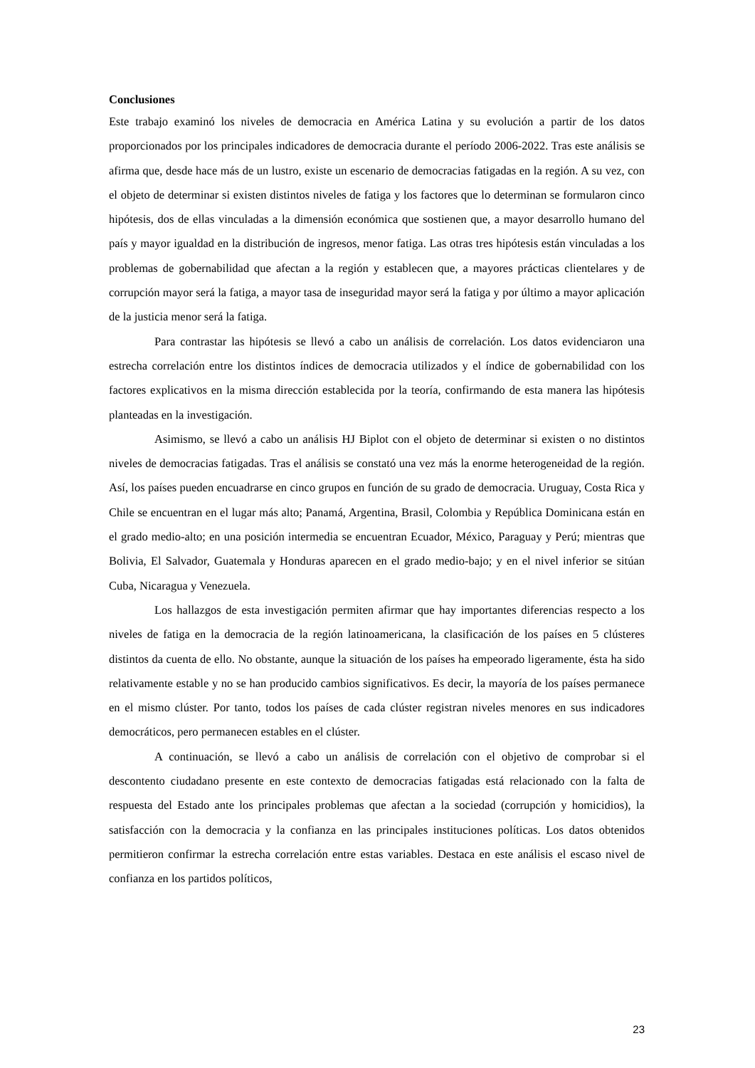Conclusiones
Este trabajo examinó los niveles de democracia en América Latina y su evolución a partir de los datos proporcionados por los principales indicadores de democracia durante el período 2006-2022. Tras este análisis se afirma que, desde hace más de un lustro, existe un escenario de democracias fatigadas en la región. A su vez, con el objeto de determinar si existen distintos niveles de fatiga y los factores que lo determinan se formularon cinco hipótesis, dos de ellas vinculadas a la dimensión económica que sostienen que, a mayor desarrollo humano del país y mayor igualdad en la distribución de ingresos, menor fatiga. Las otras tres hipótesis están vinculadas a los problemas de gobernabilidad que afectan a la región y establecen que, a mayores prácticas clientelares y de corrupción mayor será la fatiga, a mayor tasa de inseguridad mayor será la fatiga y por último a mayor aplicación de la justicia menor será la fatiga.
Para contrastar las hipótesis se llevó a cabo un análisis de correlación. Los datos evidenciaron una estrecha correlación entre los distintos índices de democracia utilizados y el índice de gobernabilidad con los factores explicativos en la misma dirección establecida por la teoría, confirmando de esta manera las hipótesis planteadas en la investigación.
Asimismo, se llevó a cabo un análisis HJ Biplot con el objeto de determinar si existen o no distintos niveles de democracias fatigadas. Tras el análisis se constató una vez más la enorme heterogeneidad de la región. Así, los países pueden encuadrarse en cinco grupos en función de su grado de democracia. Uruguay, Costa Rica y Chile se encuentran en el lugar más alto; Panamá, Argentina, Brasil, Colombia y República Dominicana están en el grado medio-alto; en una posición intermedia se encuentran Ecuador, México, Paraguay y Perú; mientras que Bolivia, El Salvador, Guatemala y Honduras aparecen en el grado medio-bajo; y en el nivel inferior se sitúan Cuba, Nicaragua y Venezuela.
Los hallazgos de esta investigación permiten afirmar que hay importantes diferencias respecto a los niveles de fatiga en la democracia de la región latinoamericana, la clasificación de los países en 5 clústeres distintos da cuenta de ello. No obstante, aunque la situación de los países ha empeorado ligeramente, ésta ha sido relativamente estable y no se han producido cambios significativos. Es decir, la mayoría de los países permanece en el mismo clúster. Por tanto, todos los países de cada clúster registran niveles menores en sus indicadores democráticos, pero permanecen estables en el clúster.
A continuación, se llevó a cabo un análisis de correlación con el objetivo de comprobar si el descontento ciudadano presente en este contexto de democracias fatigadas está relacionado con la falta de respuesta del Estado ante los principales problemas que afectan a la sociedad (corrupción y homicidios), la satisfacción con la democracia y la confianza en las principales instituciones políticas. Los datos obtenidos permitieron confirmar la estrecha correlación entre estas variables. Destaca en este análisis el escaso nivel de confianza en los partidos políticos,
23